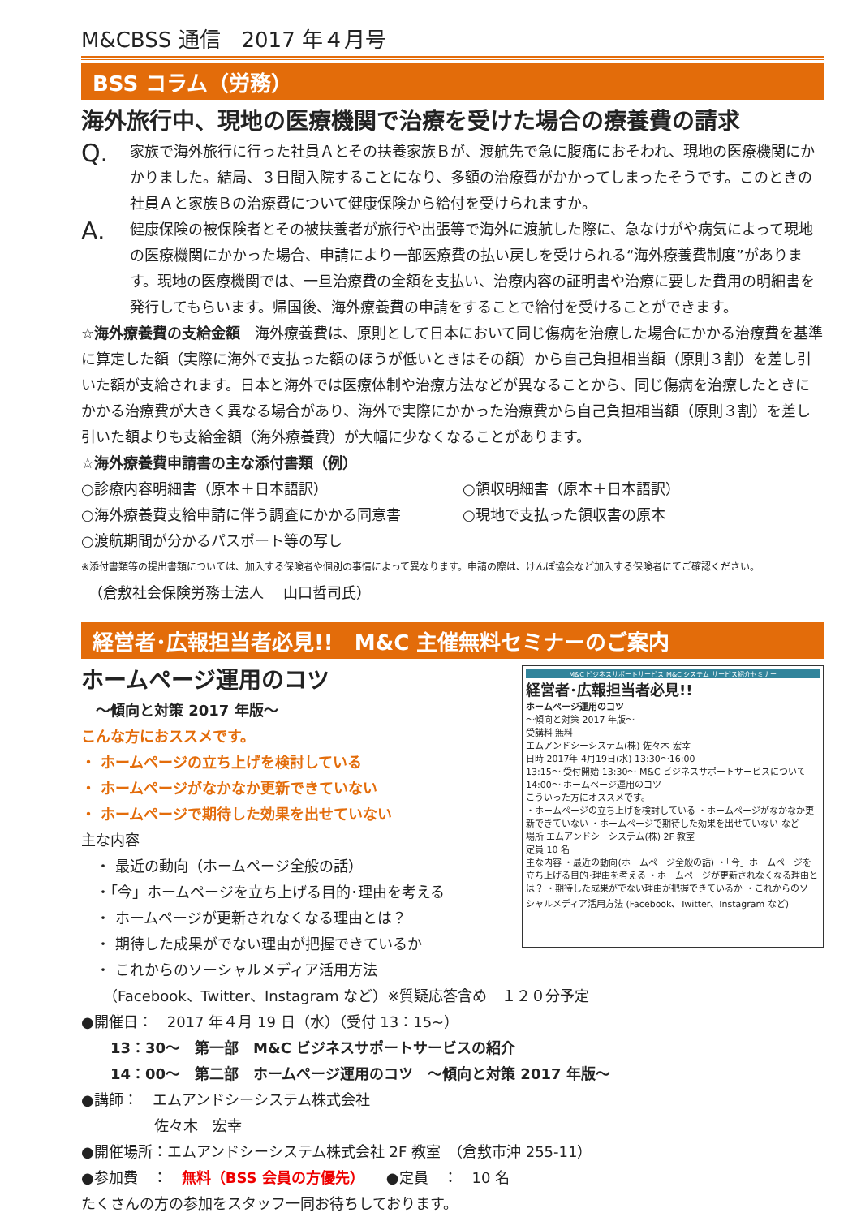M&CBSS 通信　2017 年４月号
BSS コラム（労務）
海外旅行中、現地の医療機関で治療を受けた場合の療養費の請求
Q.
家族で海外旅行に行った社員Ａとその扶養家族Ｂが、渡航先で急に腹痛におそわれ、現地の医療機関にかかりました。結局、３日間入院することになり、多額の治療費がかかってしまったそうです。このときの社員Ａと家族Ｂの治療費について健康保険から給付を受けられますか。
A.
健康保険の被保険者とその被扶養者が旅行や出張等で海外に渡航した際に、急なけがや病気によって現地の医療機関にかかった場合、申請により一部医療費の払い戻しを受けられる“海外療養費制度”があります。現地の医療機関では、一旦治療費の全額を支払い、治療内容の証明書や治療に要した費用の明細書を発行してもらいます。帰国後、海外療養費の申請をすることで給付を受けることができます。
☆海外療養費の支給金額　海外療養費は、原則として日本において同じ傷病を治療した場合にかかる治療費を基準に算定した額（実際に海外で支払った額のほうが低いときはその額）から自己負担相当額（原則３割）を差し引いた額が支給されます。日本と海外では医療体制や治療方法などが異なることから、同じ傷病を治療したときにかかる治療費が大きく異なる場合があり、海外で実際にかかった治療費から自己負担相当額（原則３割）を差し引いた額よりも支給金額（海外療養費）が大幅に少なくなることがあります。
☆海外療養費申請書の主な添付書類（例）
○診療内容明細書（原本＋日本語訳）
○領収明細書（原本＋日本語訳）
○海外療養費支給申請に伴う調査にかかる同意書
○現地で支払った領収書の原本
○渡航期間が分かるパスポート等の写し
※添付書類等の提出書類については、加入する保険者や個別の事情によって異なります。申請の際は、けんぽ協会など加入する保険者にてご確認ください。
　（倉敷社会保険労務士法人　 山口哲司氏）
経営者･広報担当者必見!!　M&C 主催無料セミナーのご案内
ホームページ運用のコツ
　～傾向と対策 2017 年版～
こんな方におススメです。
・ ホームページの立ち上げを検討している
・ ホームページがなかなか更新できていない
・ ホームページで期待した効果を出せていない
主な内容
　・ 最近の動向（ホームページ全般の話）
　・「今」ホームページを立ち上げる目的･理由を考える
　・ ホームページが更新されなくなる理由とは？
　・ 期待した成果がでない理由が把握できているか
　・ これからのソーシャルメディア活用方法
M&C ビジネスサポートサービス M&C システム サービス紹介セミナー
経営者･広報担当者必見!!
ホームページ運用のコツ
～傾向と対策 2017 年版～
受講料 無料
エムアンドシーシステム(株) 佐々木 宏幸
日時 2017年 4月19日(水) 13:30～16:00
13:15～ 受付開始 13:30～ M&C ビジネスサポートサービスについて 14:00～ ホームページ運用のコツ
こういった方にオススメです。
・ホームページの立ち上げを検討している ・ホームページがなかなか更新できていない ・ホームページで期待した効果を出せていない など
場所 エムアンドシーシステム(株) 2F 教室
定員 10 名
主な内容 ・最近の動向(ホームページ全般の話) ・「今」ホームページを立ち上げる目的･理由を考える ・ホームページが更新されなくなる理由とは？ ・期待した成果がでない理由が把握できているか ・これからのソーシャルメディア活用方法 (Facebook、Twitter、Instagram など)
　　（Facebook、Twitter、Instagram など）※質疑応答含め　１２０分予定
●開催日：　2017 年４月 19 日（水）（受付 13：15~）
　　13：30～　第一部　M&C ビジネスサポートサービスの紹介
　　14：00～　第二部　ホームページ運用のコツ　～傾向と対策 2017 年版～
●講師：　エムアンドシーシステム株式会社
　　　　　佐々木　宏幸
●開催場所：エムアンドシーシステム株式会社 2F 教室　（倉敷市沖 255-11）
●参加費　：　無料（BSS 会員の方優先）　　●定員　：　10 名
たくさんの方の参加をスタッフ一同お待ちしております。